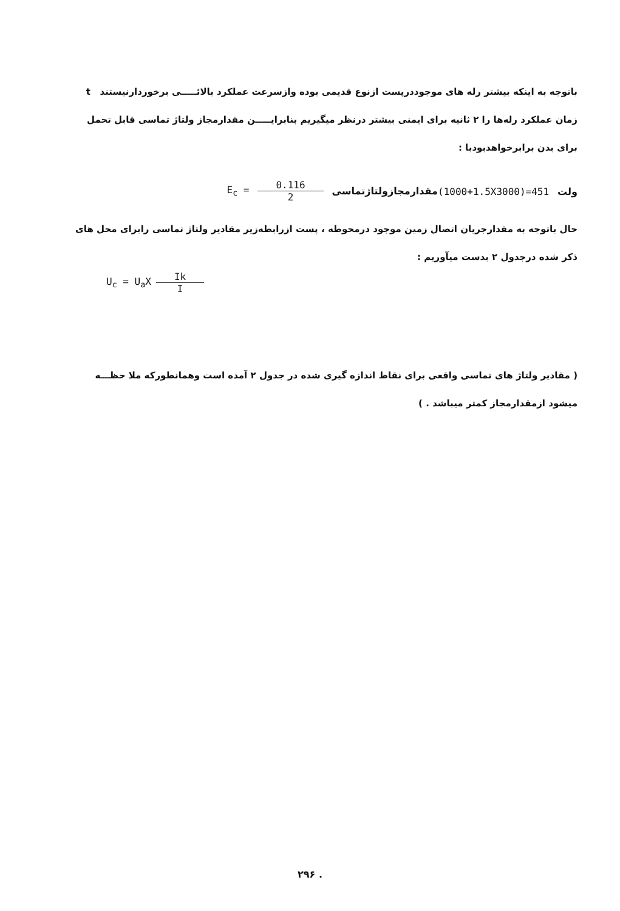باتوجه به اینکه بیشتر رله های موجوددرپست ازنوع قدیمی بوده وازسرعت عملکرد بالائـــــی برخوردارنیستند t زمان عملکرد رله‌ها را ۲ ثانیه برای ایمنی بیشتر درنظر میگیریم بنابرایـــــن مقدارمجاز ولتاژ تماسی قابل تحمل برای بدن برابرخواهدبودبا :
(1000+1.5X3000)=451 ولت
E<sub>c</sub> = 0.116 2 مقدارمجازولتاژتماسی
حال باتوجه به مقدارجریان اتصال زمین موجود درمحوطه ، پست ازرابطه‌زیر مقادیر ولتاژ تماسی رابرای محل های ذکر شده درجدول ۲ بدست میآوریم :
U<sub>c</sub> = U<sub>a</sub>X Ik I
( مقادیر ولتاژ های تماسی واقعی برای نقاط اندازه گیری شده در جدول ۲ آمده است وهمانطورکه ملا حظـــه میشود ازمقدارمجاز کمتر میباشد . )
۲۹۶ .